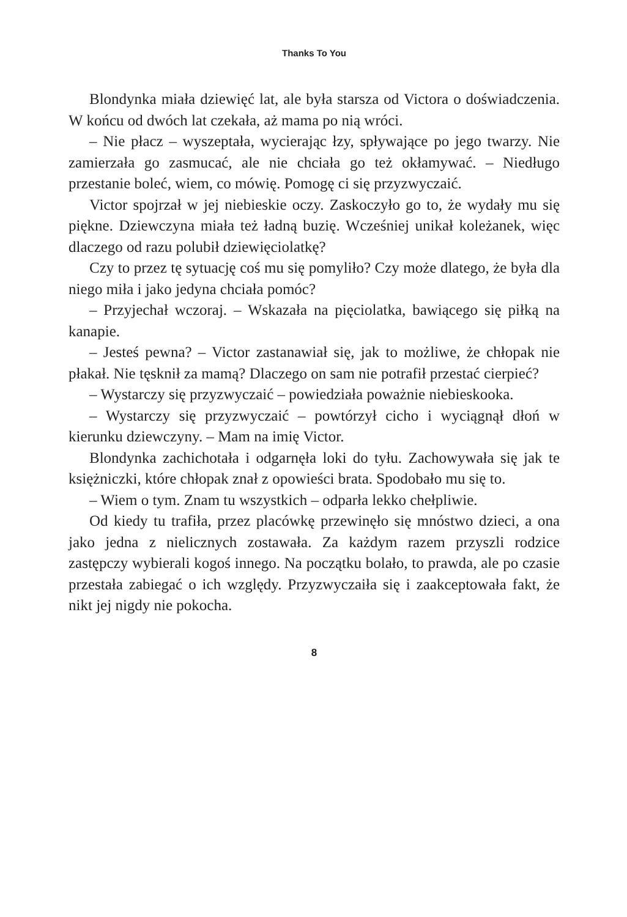Thanks To You
Blondynka miała dziewięć lat, ale była starsza od Victora o doświadczenia. W końcu od dwóch lat czekała, aż mama po nią wróci.
– Nie płacz – wyszeptała, wycierając łzy, spływające po jego twarzy. Nie zamierzała go zasmucać, ale nie chciała go też okłamywać. – Niedługo przestanie boleć, wiem, co mówię. Pomogę ci się przyzwyczaić.
Victor spojrzał w jej niebieskie oczy. Zaskoczyło go to, że wydały mu się piękne. Dziewczyna miała też ładną buzię. Wcześniej unikał koleżanek, więc dlaczego od razu polubił dziewięciolatkę?
Czy to przez tę sytuację coś mu się pomyliło? Czy może dlatego, że była dla niego miła i jako jedyna chciała pomóc?
– Przyjechał wczoraj. – Wskazała na pięciolatka, bawiącego się piłką na kanapie.
– Jesteś pewna? – Victor zastanawiał się, jak to możliwe, że chłopak nie płakał. Nie tęsknił za mamą? Dlaczego on sam nie potrafił przestać cierpieć?
– Wystarczy się przyzwyczaić – powiedziała poważnie niebieskooka.
– Wystarczy się przyzwyczaić – powtórzył cicho i wyciągnął dłoń w kierunku dziewczyny. – Mam na imię Victor.
Blondynka zachichotała i odgarnęła loki do tyłu. Zachowywała się jak te księżniczki, które chłopak znał z opowieści brata. Spodobało mu się to.
– Wiem o tym. Znam tu wszystkich – odparła lekko chełpliwie.
Od kiedy tu trafiła, przez placówkę przewinęło się mnóstwo dzieci, a ona jako jedna z nielicznych zostawała. Za każdym razem przyszli rodzice zastępczy wybierali kogoś innego. Na początku bolało, to prawda, ale po czasie przestała zabiegać o ich względy. Przyzwyczaiła się i zaakceptowała fakt, że nikt jej nigdy nie pokocha.
8